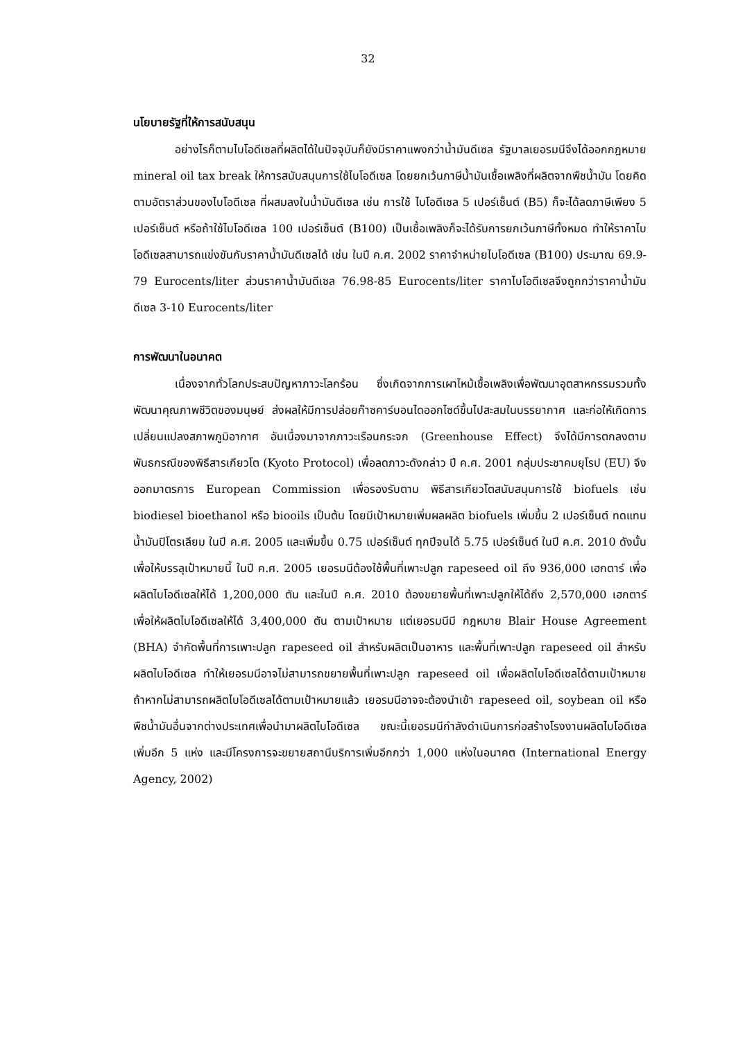32
นโยบายรัฐที่ให้การสนับสนุน
อย่างไรก็ตามไบโอดีเซลที่ผลิตได้ในปัจจุบันก็ยังมีราคาแพงกว่าน้ำมันดีเซล รัฐบาลเยอรมนีจึงได้ออกกฎหมาย mineral oil tax break ให้การสนับสนุนการใช้ไบโอดีเซล โดยยกเว้นภาษีน้ำมันเชื้อเพลิงที่ผลิตจากพืชน้ำมัน โดยคิดตามอัตราส่วนของไบโอดีเซล ที่ผสมลงในน้ำมันดีเซล เช่น การใช้ ไบโอดีเซล 5 เปอร์เซ็นต์ (B5) ก็จะได้ลดภาษีเพียง 5 เปอร์เซ็นต์ หรือถ้าใช้ไบโอดีเซล 100 เปอร์เซ็นต์ (B100) เป็นเชื้อเพลิงก็จะได้รับการยกเว้นภาษีทั้งหมด ทำให้ราคาไบโอดีเซลสามารถแข่งขันกับราคาน้ำมันดีเซลได้ เช่น ในปี ค.ศ. 2002 ราคาจำหน่ายไบโอดีเซล (B100) ประมาณ 69.9-79 Eurocents/liter ส่วนราคาน้ำมันดีเซล 76.98-85 Eurocents/liter ราคาไบโอดีเซลจึงถูกกว่าราคาน้ำมันดีเซล 3-10 Eurocents/liter
การพัฒนาในอนาคต
เนื่องจากทั่วโลกประสบปัญหาภาวะโลกร้อน ซึ่งเกิดจากการเผาไหม้เชื้อเพลิงเพื่อพัฒนาอุตสาหกรรมรวมทั้งพัฒนาคุณภาพชีวิตของมนุษย์ ส่งผลให้มีการปล่อยก๊าซคาร์บอนไดออกไซด์ขึ้นไปสะสมในบรรยากาศ และก่อให้เกิดการเปลี่ยนแปลงสภาพภูมิอากาศ อันเนื่องมาจากภาวะเรือนกระจก (Greenhouse Effect) จึงได้มีการตกลงตามพันธกรณีของพิธีสารเกียวโต (Kyoto Protocol) เพื่อลดภาวะดังกล่าว ปี ค.ศ. 2001 กลุ่มประชาคมยุโรป (EU) จึงออกมาตรการ European Commission เพื่อรองรับตาม พิธีสารเกียวโตสนับสนุนการใช้ biofuels เช่น biodiesel bioethanol หรือ biooils เป็นต้น โดยมีเป้าหมายเพิ่มผลผลิต biofuels เพิ่มขึ้น 2 เปอร์เซ็นต์ ทดแทนน้ำมันปิโตรเลียม ในปี ค.ศ. 2005 และเพิ่มขึ้น 0.75 เปอร์เซ็นต์ ทุกปีจนได้ 5.75 เปอร์เซ็นต์ ในปี ค.ศ. 2010 ดังนั้นเพื่อให้บรรลุเป้าหมายนี้ ในปี ค.ศ. 2005 เยอรมนีต้องใช้พื้นที่เพาะปลูก rapeseed oil ถึง 936,000 เฮกตาร์ เพื่อผลิตไบโอดีเซลให้ได้ 1,200,000 ตัน และในปี ค.ศ. 2010 ต้องขยายพื้นที่เพาะปลูกให้ได้ถึง 2,570,000 เฮกตาร์ เพื่อให้ผลิตไบโอดีเซลให้ได้ 3,400,000 ตัน ตามเป้าหมาย แต่เยอรมนีมี กฎหมาย Blair House Agreement (BHA) จำกัดพื้นที่การเพาะปลูก rapeseed oil สำหรับผลิตเป็นอาหาร และพื้นที่เพาะปลูก rapeseed oil สำหรับผลิตไบโอดีเซล ทำให้เยอรมนีอาจไม่สามารถขยายพื้นที่เพาะปลูก rapeseed oil เพื่อผลิตไบโอดีเซลได้ตามเป้าหมาย ถ้าหากไม่สามารถผลิตไบโอดีเซลได้ตามเป้าหมายแล้ว เยอรมนีอาจจะต้องนำเข้า rapeseed oil, soybean oil หรือพืชน้ำมันอื่นจากต่างประเทศเพื่อนำมาผลิตไบโอดีเซล ขณะนี้เยอรมนีกำลังดำเนินการก่อสร้างโรงงานผลิตไบโอดีเซลเพิ่มอีก 5 แห่ง และมีโครงการจะขยายสถานีบริการเพิ่มอีกกว่า 1,000 แห่งในอนาคต (International Energy Agency, 2002)